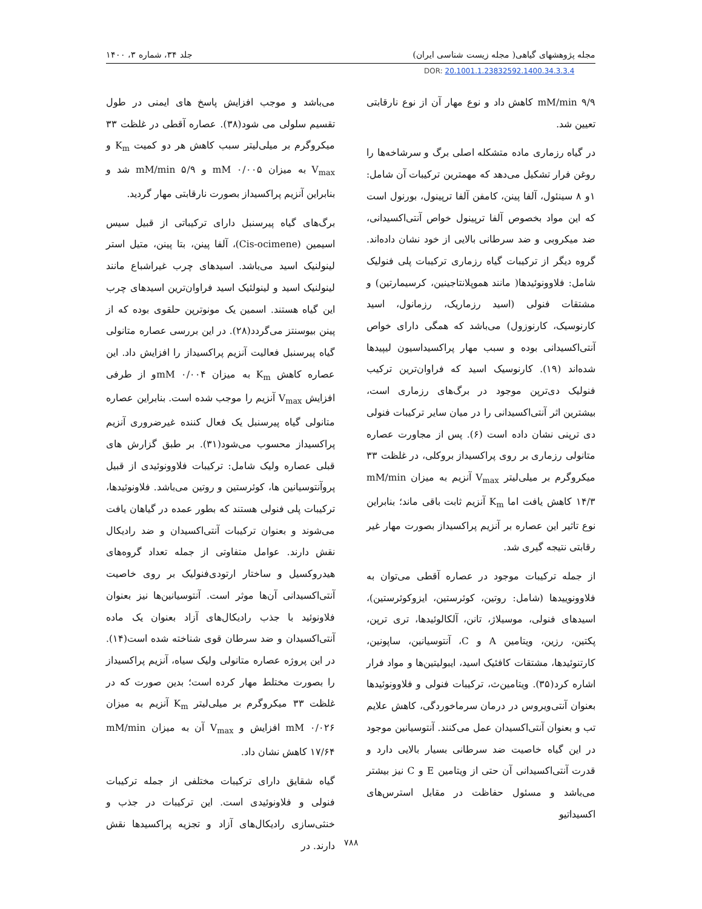مجله پژوهشهای گیاهی( مجله زیست شناسی ایران) جلد ۳۴، شماره ۳، ۱۴۰۰
DOR: 20.1001.1.23832592.1400.34.3.3.4
mM/min ۹/۹ کاهش داد و نوع مهار آن از نوع نارقابتی تعیین شد.
در گیاه رزماری ماده متشکله اصلی برگ و سرشاخه‌ها را روغن فرار تشکیل می‌دهد که مهمترین ترکیبات آن شامل: ۱و ۸ سینئول، آلفا پینن، کامفن آلفا ترپینول، بورنول است که این مواد بخصوص آلفا ترپینول خواص آنتی‌اکسیدانی، ضد میکروبی و ضد سرطانی بالایی از خود نشان داده‌اند. گروه دیگر از ترکیبات گیاه رزماری ترکیبات پلی فنولیک شامل: فلاوونوئیدها( مانند هموپلانتاجینین، کرسیمارتین) و مشتقات فنولی (اسید رزماریک، رزمانول، اسید کارنوسیک، کارنوزول) می‌باشد که همگی دارای خواص آنتی‌اکسیدانی بوده و سبب مهار پراکسیداسیون لیپیدها شده‌اند (۱۹). کارنوسیک اسید که فراوان‌ترین ترکیب فنولیک دی‌ترپن موجود در برگ‌های رزماری است، بیشترین اثر آنتی‌اکسیدانی را در میان سایر ترکیبات فنولی دی ترپنی نشان داده است (۶). پس از مجاورت عصاره متانولی رزماری بر روی پراکسیداز بروکلی، در غلظت ۳۳ میکروگرم بر میلی‌لیتر V<sub>max</sub> آنزیم به میزان mM/min ۱۴/۳ کاهش یافت اما K<sub>m</sub> آنزیم ثابت باقی ماند؛ بنابراین نوع تاثیر این عصاره بر آنزیم پراکسیداز بصورت مهار غیر رقابتی نتیجه گیری شد.
از جمله ترکیبات موجود در عصاره آقطی می‌توان به فلاوونوییدها (شامل: روتین، کوئرستین، ایزوکوئرستین)، اسیدهای فنولی، موسیلاژ، تانن، آلکالوئیدها، تری ترپن، پکتین، رزین، ویتامین A و C، آنتوسیانین، ساپونین، کارتنوئیدها، مشتقات کافئیک اسید، ایبولیتین‌ها و مواد فرار اشاره کرد(۳۵). ویتامین‌ث، ترکیبات فنولی و فلاوونوئیدها بعنوان آنتی‌ویروس در درمان سرماخوردگی، کاهش علایم تب و بعنوان آنتی‌اکسیدان عمل می‌کنند. آنتوسیانین موجود در این گیاه خاصیت ضد سرطانی بسیار بالایی دارد و قدرت آنتی‌اکسیدانی آن حتی از ویتامین E و C نیز بیشتر می‌باشد و مسئول حفاظت در مقابل استرس‌های اکسیداتیو
می‌باشد و موجب افزایش پاسخ های ایمنی در طول تقسیم سلولی می شود(۳۸). عصاره آقطی در غلظت ۳۳ میکروگرم بر میلی‌لیتر سبب کاهش هر دو کمیت K<sub>m</sub> و V<sub>max</sub> به میزان mM ۰/۰۰۵ و mM/min ۵/۹ شد و بنابراین آنزیم پراکسیداز بصورت نارقابتی مهار گردید.
برگ‌های گیاه پیرسنبل دارای ترکیباتی از قبیل سیس اسیمین (Cis-ocimene)، آلفا پینن، بتا پینن، متیل استر لینولنیک اسید می‌باشد. اسیدهای چرب غیراشباع مانند لینولنیک اسید و لینولئیک اسید فراوان‌ترین اسیدهای چرب این گیاه هستند. اسمین یک مونوترپن حلقوی بوده که از پینن بیوسنتز می‌گردد(۲۸). در این بررسی عصاره متانولی گیاه پیرسنبل فعالیت آنزیم پراکسیداز را افزایش داد. این عصاره کاهش K<sub>m</sub> به میزان mM ۰/۰۰۴و از طرفی افزایش V<sub>max</sub> آنزیم را موجب شده است. بنابراین عصاره متانولی گیاه پیرسنبل یک فعال کننده غیرضروری آنزیم پراکسیداز محسوب می‌شود(۳۱). بر طبق گزارش های قبلی عصاره ولیک شامل: ترکیبات فلاوونوئیدی از قبیل پروآنتوسیانین ها، کوئرستین و روتین می‌باشد. فلاونوئیدها، ترکیبات پلی فنولی هستند که بطور عمده در گیاهان یافت می‌شوند و بعنوان ترکیبات آنتی‌اکسیدان و ضد رادیکال نقش دارند. عوامل متفاوتی از جمله تعداد گروه‌های هیدروکسیل و ساختار ارتودی‌فنولیک بر روی خاصیت آنتی‌اکسیدانی آن‌ها موثر است. آنتوسیانین‌ها نیز بعنوان فلاونوئید با جذب رادیکال‌های آزاد بعنوان یک ماده آنتی‌اکسیدان و ضد سرطان قوی شناخته شده است(۱۴). در این پروژه عصاره متانولی ولیک سیاه، آنزیم پراکسیداز را بصورت مختلط مهار کرده است؛ بدین صورت که در غلظت ۳۳ میکروگرم بر میلی‌لیتر K<sub>m</sub> آنزیم به میزان mM ۰/۰۲۶ افزایش و V<sub>max</sub> آن به میزان mM/min ۱۷/۶۴ کاهش نشان داد.
گیاه شقایق دارای ترکیبات مختلفی از جمله ترکیبات فنولی و فلاونوئیدی است. این ترکیبات در جذب و خنثی‌سازی رادیکال‌های آزاد و تجزیه پراکسیدها نقش دارند. در
۷۸۸